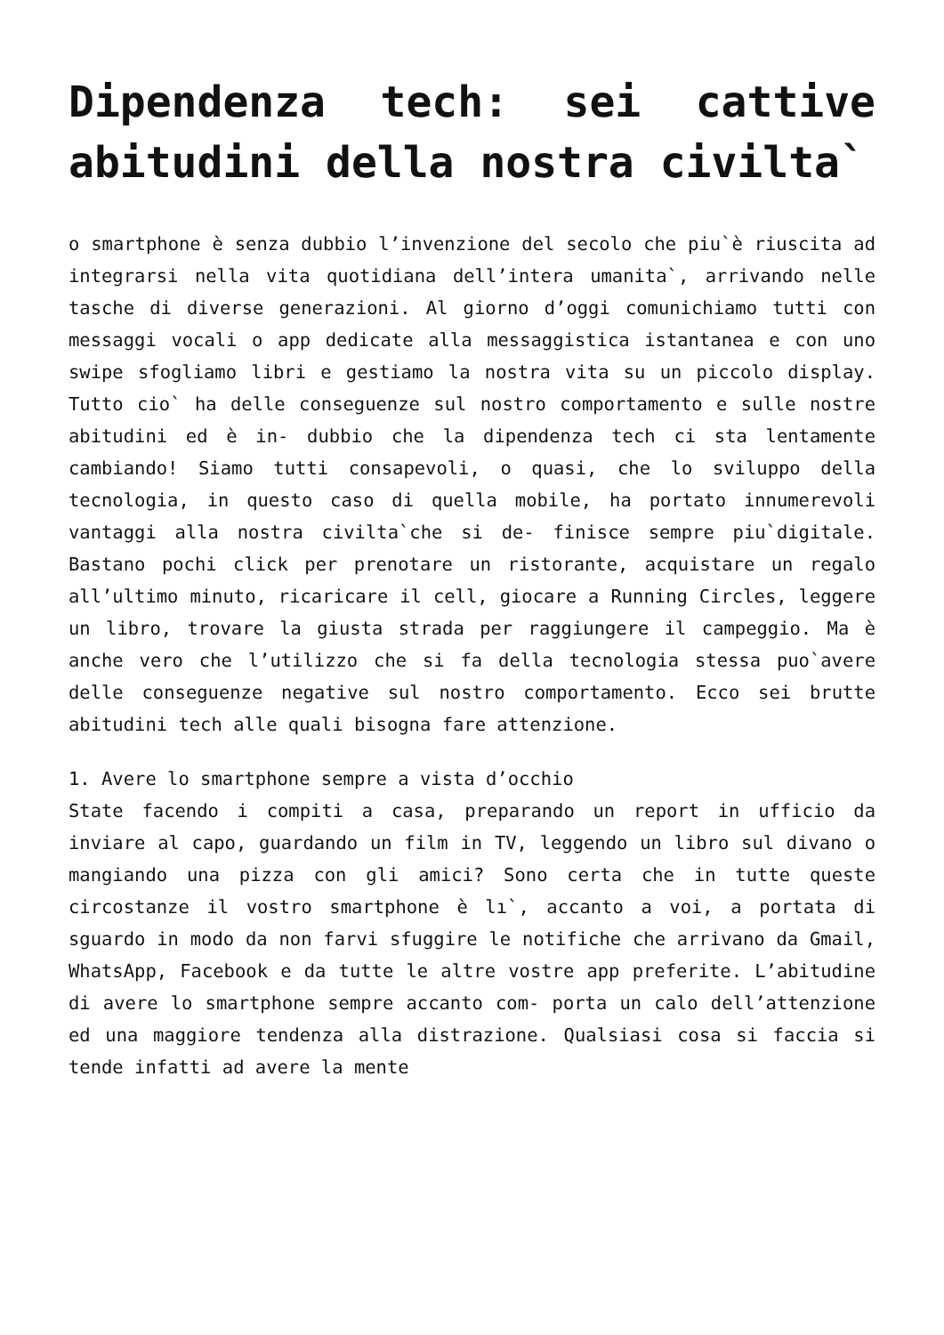Dipendenza tech: sei cattive abitudini della nostra civilta`
o smartphone è senza dubbio l’invenzione del secolo che piu`è riuscita ad integrarsi nella vita quotidiana dell’intera umanita`, arrivando nelle tasche di diverse generazioni. Al giorno d’oggi comunichiamo tutti con messaggi vocali o app dedicate alla messaggistica istantanea e con uno swipe sfogliamo libri e gestiamo la nostra vita su un piccolo display. Tutto cio` ha delle conseguenze sul nostro comportamento e sulle nostre abitudini ed è in- dubbio che la dipendenza tech ci sta lentamente cambiando! Siamo tutti consapevoli, o quasi, che lo sviluppo della tecnologia, in questo caso di quella mobile, ha portato innumerevoli vantaggi alla nostra civilta`che si de- finisce sempre piu`digitale. Bastano pochi click per prenotare un ristorante, acquistare un regalo all’ultimo minuto, ricaricare il cell, giocare a Running Circles, leggere un libro, trovare la giusta strada per raggiungere il campeggio. Ma è anche vero che l’utilizzo che si fa della tecnologia stessa puo`avere delle conseguenze negative sul nostro comportamento. Ecco sei brutte abitudini tech alle quali bisogna fare attenzione.
1. Avere lo smartphone sempre a vista d’occhio
State facendo i compiti a casa, preparando un report in ufficio da inviare al capo, guardando un film in TV, leggendo un libro sul divano o mangiando una pizza con gli amici? Sono certa che in tutte queste circostanze il vostro smartphone è lı`, accanto a voi, a portata di sguardo in modo da non farvi sfuggire le notifiche che arrivano da Gmail, WhatsApp, Facebook e da tutte le altre vostre app preferite. L’abitudine di avere lo smartphone sempre accanto com- porta un calo dell’attenzione ed una maggiore tendenza alla distrazione. Qualsiasi cosa si faccia si tende infatti ad avere la mente